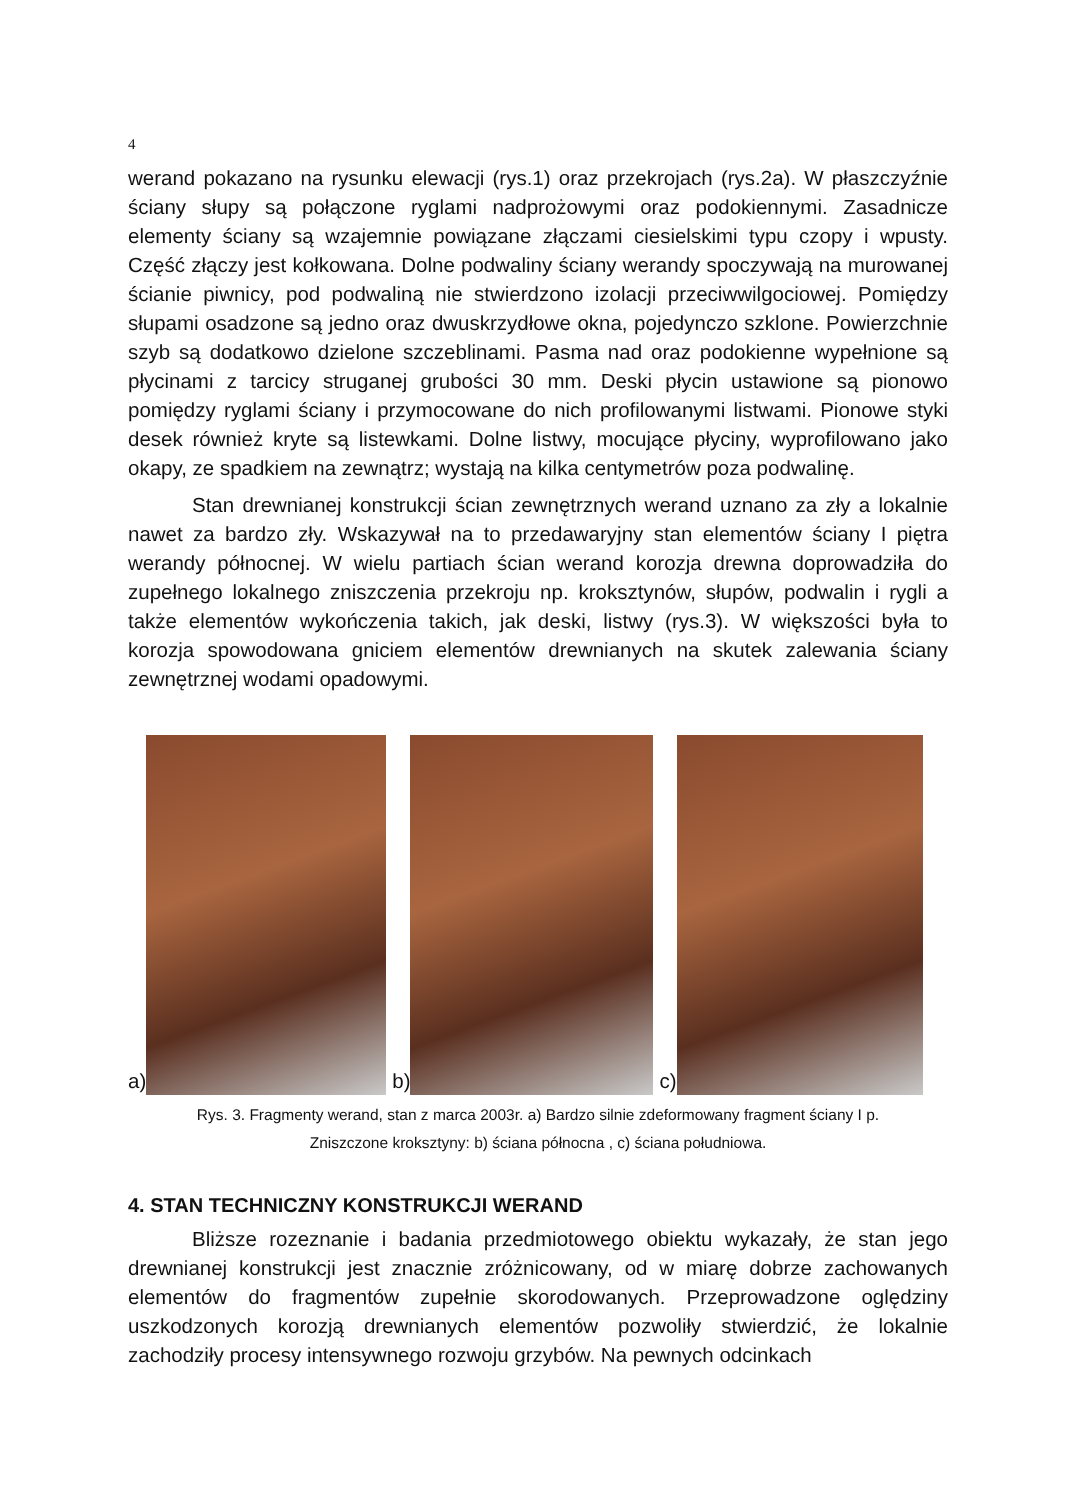4
werand pokazano na rysunku elewacji (rys.1) oraz przekrojach (rys.2a). W płaszczyźnie ściany słupy są połączone ryglami nadprożowymi oraz podokiennymi. Zasadnicze elementy ściany są wzajemnie powiązane złączami ciesielskimi typu czopy i wpusty. Część złączy jest kołkowana. Dolne podwaliny ściany werandy spoczywają na murowanej ścianie piwnicy, pod podwaliną nie stwierdzono izolacji przeciwwilgociowej. Pomiędzy słupami osadzone są jedno oraz dwuskrzydłowe okna, pojedynczo szklone. Powierzchnie szyb są dodatkowo dzielone szczeblinami. Pasma nad oraz podokienne wypełnione są płycinami z tarcicy struganej grubości 30 mm. Deski płycin ustawione są pionowo pomiędzy ryglami ściany i przymocowane do nich profilowanymi listwami. Pionowe styki desek również kryte są listewkami. Dolne listwy, mocujące płyciny, wyprofilowano jako okapy, ze spadkiem na zewnątrz; wystają na kilka centymetrów poza podwalinę.
Stan drewnianej konstrukcji ścian zewnętrznych werand uznano za zły a lokalnie nawet za bardzo zły. Wskazywał na to przedawaryjny stan elementów ściany I piętra werandy północnej. W wielu partiach ścian werand korozja drewna doprowadziła do zupełnego lokalnego zniszczenia przekroju np. kroksztynów, słupów, podwalin i rygli a także elementów wykończenia takich, jak deski, listwy (rys.3). W większości była to korozja spowodowana gniciem elementów drewnianych na skutek zalewania ściany zewnętrznej wodami opadowymi.
a)
b)
c)
Rys. 3. Fragmenty werand, stan z marca 2003r. a) Bardzo silnie zdeformowany fragment ściany I p.
Zniszczone kroksztyny: b) ściana północna , c) ściana południowa.
4. STAN TECHNICZNY KONSTRUKCJI WERAND
Bliższe rozeznanie i badania przedmiotowego obiektu wykazały, że stan jego drewnianej konstrukcji jest znacznie zróżnicowany, od w miarę dobrze zachowanych elementów do fragmentów zupełnie skorodowanych. Przeprowadzone oględziny uszkodzonych korozją drewnianych elementów pozwoliły stwierdzić, że lokalnie zachodziły procesy intensywnego rozwoju grzybów. Na pewnych odcinkach